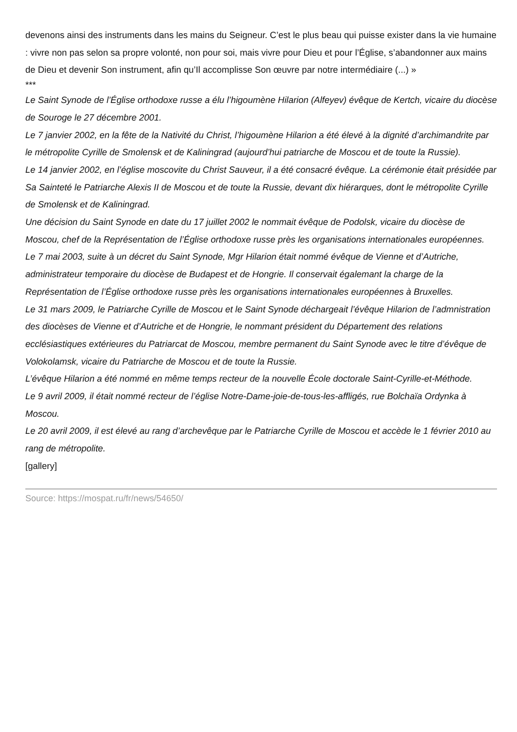devenons ainsi des instruments dans les mains du Seigneur. C’est le plus beau qui puisse exister dans la vie humaine : vivre non pas selon sa propre volonté, non pour soi, mais vivre pour Dieu et pour l’Église, s’abandonner aux mains de Dieu et devenir Son instrument, afin qu’Il accomplisse Son œuvre par notre intermédiaire (...) »
***
Le Saint Synode de l’Église orthodoxe russe a élu l’higoumène Hilarion (Alfeyev) évêque de Kertch, vicaire du diocèse de Souroge le 27 décembre 2001.
Le 7 janvier 2002, en la fête de la Nativité du Christ, l’higoumène Hilarion a été élevé à la dignité d’archimandrite par le métropolite Cyrille de Smolensk et de Kaliningrad (aujourd’hui patriarche de Moscou et de toute la Russie).
Le 14 janvier 2002, en l’église moscovite du Christ Sauveur, il a été consacré évêque. La cérémonie était présidée par Sa Sainteté le Patriarche Alexis II de Moscou et de toute la Russie, devant dix hiérarques, dont le métropolite Cyrille de Smolensk et de Kaliningrad.
Une décision du Saint Synode en date du 17 juillet 2002 le nommait évêque de Podolsk, vicaire du diocèse de Moscou, chef de la Représentation de l’Église orthodoxe russe près les organisations internationales européennes.
Le 7 mai 2003, suite à un décret du Saint Synode, Mgr Hilarion était nommé évêque de Vienne et d’Autriche, administrateur temporaire du diocèse de Budapest et de Hongrie. Il conservait égalemant la charge de la Représentation de l’Église orthodoxe russe près les organisations internationales européennes à Bruxelles.
Le 31 mars 2009, le Patriarche Cyrille de Moscou et le Saint Synode déchargeait l’évêque Hilarion de l’admnistration des diocèses de Vienne et d’Autriche et de Hongrie, le nommant président du Département des relations ecclésiastiques extérieures du Patriarcat de Moscou, membre permanent du Saint Synode avec le titre d’évêque de Volokolamsk, vicaire du Patriarche de Moscou et de toute la Russie.
L’évêque Hilarion a été nommé en même temps recteur de la nouvelle École doctorale Saint-Cyrille-et-Méthode.
Le 9 avril 2009, il était nommé recteur de l’église Notre-Dame-joie-de-tous-les-affligés, rue Bolchaïa Ordynka à Moscou.
Le 20 avril 2009, il est élevé au rang d’archevêque par le Patriarche Cyrille de Moscou et accède le 1 février 2010 au rang de métropolite.
[gallery]
Source: https://mospat.ru/fr/news/54650/